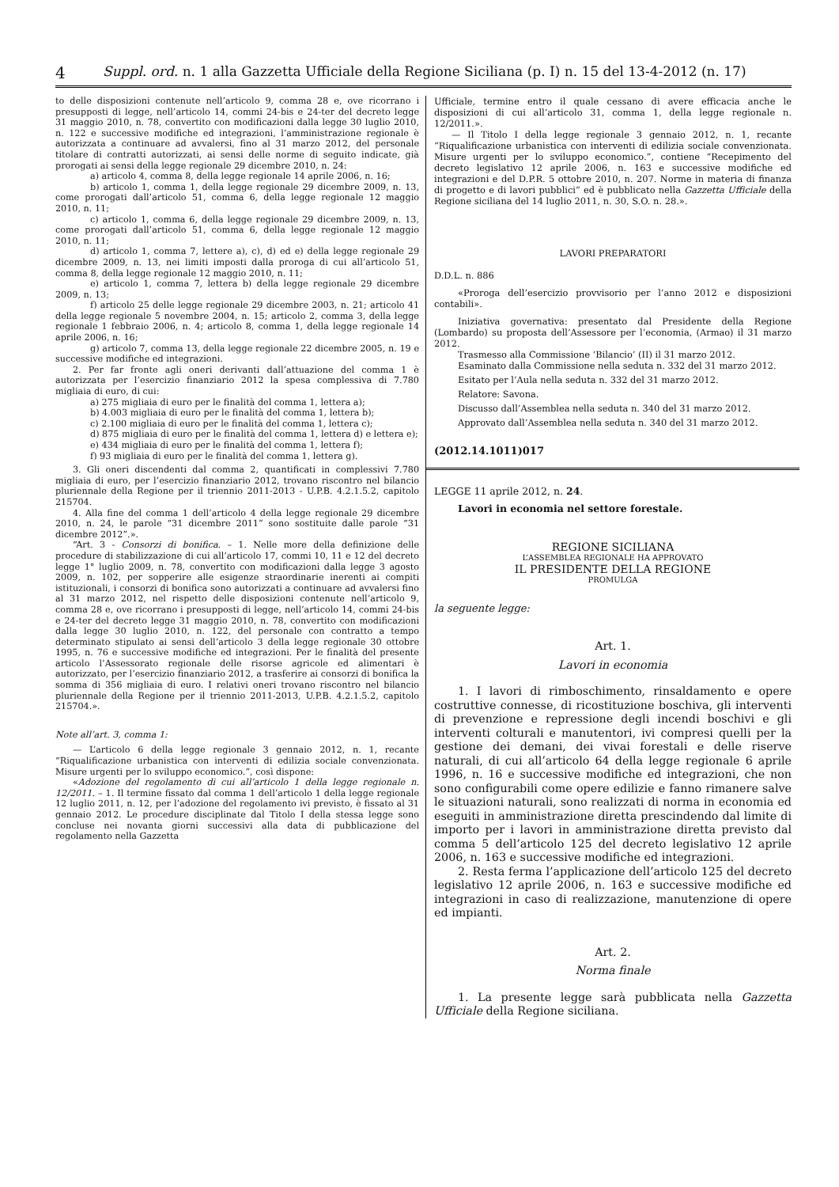4 Suppl. ord. n. 1 alla Gazzetta Ufficiale della Regione Siciliana (p. I) n. 15 del 13-4-2012 (n. 17)
to delle disposizioni contenute nell’articolo 9, comma 28 e, ove ricorrano i presupposti di legge, nell’articolo 14, commi 24-bis e 24-ter del decreto legge 31 maggio 2010, n. 78, convertito con modificazioni dalla legge 30 luglio 2010, n. 122 e successive modifiche ed integrazioni, l’amministrazione regionale è autorizzata a continuare ad avvalersi, fino al 31 marzo 2012, del personale titolare di contratti autorizzati, ai sensi delle norme di seguito indicate, già prorogati ai sensi della legge regionale 29 dicembre 2010, n. 24:
a) articolo 4, comma 8, della legge regionale 14 aprile 2006, n. 16;
b) articolo 1, comma 1, della legge regionale 29 dicembre 2009, n. 13, come prorogati dall’articolo 51, comma 6, della legge regionale 12 maggio 2010, n. 11;
c) articolo 1, comma 6, della legge regionale 29 dicembre 2009, n. 13, come prorogati dall’articolo 51, comma 6, della legge regionale 12 maggio 2010, n. 11;
d) articolo 1, comma 7, lettere a), c), d) ed e) della legge regionale 29 dicembre 2009, n. 13, nei limiti imposti dalla proroga di cui all’articolo 51, comma 8, della legge regionale 12 maggio 2010, n. 11;
e) articolo 1, comma 7, lettera b) della legge regionale 29 dicembre 2009, n. 13;
f) articolo 25 delle legge regionale 29 dicembre 2003, n. 21; articolo 41 della legge regionale 5 novembre 2004, n. 15; articolo 2, comma 3, della legge regionale 1 febbraio 2006, n. 4; articolo 8, comma 1, della legge regionale 14 aprile 2006, n. 16;
g) articolo 7, comma 13, della legge regionale 22 dicembre 2005, n. 19 e successive modifiche ed integrazioni.
2. Per far fronte agli oneri derivanti dall’attuazione del comma 1 è autorizzata per l’esercizio finanziario 2012 la spesa complessiva di 7.780 migliaia di euro, di cui:
a) 275 migliaia di euro per le finalità del comma 1, lettera a);
b) 4.003 migliaia di euro per le finalità del comma 1, lettera b);
c) 2.100 migliaia di euro per le finalità del comma 1, lettera c);
d) 875 migliaia di euro per le finalità del comma 1, lettera d) e lettera e);
e) 434 migliaia di euro per le finalità del comma 1, lettera f);
f) 93 migliaia di euro per le finalità del comma 1, lettera g).
3. Gli oneri discendenti dal comma 2, quantificati in complessivi 7.780 migliaia di euro, per l’esercizio finanziario 2012, trovano riscontro nel bilancio pluriennale della Regione per il triennio 2011-2013 - U.P.B. 4.2.1.5.2, capitolo 215704.
4. Alla fine del comma 1 dell’articolo 4 della legge regionale 29 dicembre 2010, n. 24, le parole “31 dicembre 2011” sono sostituite dalle parole “31 dicembre 2012”.».
“Art. 3 - Consorzi di bonifica. – 1. Nelle more della definizione delle procedure di stabilizzazione di cui all’articolo 17, commi 10, 11 e 12 del decreto legge 1° luglio 2009, n. 78, convertito con modificazioni dalla legge 3 agosto 2009, n. 102, per sopperire alle esigenze straordinarie inerenti ai compiti istituzionali, i consorzi di bonifica sono autorizzati a continuare ad avvalersi fino al 31 marzo 2012, nel rispetto delle disposizioni contenute nell’articolo 9, comma 28 e, ove ricorrano i presupposti di legge, nell’articolo 14, commi 24-bis e 24-ter del decreto legge 31 maggio 2010, n. 78, convertito con modificazioni dalla legge 30 luglio 2010, n. 122, del personale con contratto a tempo determinato stipulato ai sensi dell’articolo 3 della legge regionale 30 ottobre 1995, n. 76 e successive modifiche ed integrazioni. Per le finalità del presente articolo l’Assessorato regionale delle risorse agricole ed alimentari è autorizzato, per l’esercizio finanziario 2012, a trasferire ai consorzi di bonifica la somma di 356 migliaia di euro. I relativi oneri trovano riscontro nel bilancio pluriennale della Regione per il triennio 2011-2013, U.P.B. 4.2.1.5.2, capitolo 215704.».
Note all’art. 3, comma 1:
— L’articolo 6 della legge regionale 3 gennaio 2012, n. 1, recante “Riqualificazione urbanistica con interventi di edilizia sociale convenzionata. Misure urgenti per lo sviluppo economico.”, così dispone:
«Adozione del regolamento di cui all’articolo 1 della legge regionale n. 12/2011. – 1. Il termine fissato dal comma 1 dell’articolo 1 della legge regionale 12 luglio 2011, n. 12, per l’adozione del regolamento ivi previsto, è fissato al 31 gennaio 2012. Le procedure disciplinate dal Titolo I della stessa legge sono concluse nei novanta giorni successivi alla data di pubblicazione del regolamento nella Gazzetta
Ufficiale, termine entro il quale cessano di avere efficacia anche le disposizioni di cui all’articolo 31, comma 1, della legge regionale n. 12/2011.».
— Il Titolo I della legge regionale 3 gennaio 2012, n. 1, recante “Riqualificazione urbanistica con interventi di edilizia sociale convenzionata. Misure urgenti per lo sviluppo economico.”, contiene “Recepimento del decreto legislativo 12 aprile 2006, n. 163 e successive modifiche ed integrazioni e del D.P.R. 5 ottobre 2010, n. 207. Norme in materia di finanza di progetto e di lavori pubblici” ed è pubblicato nella Gazzetta Ufficiale della Regione siciliana del 14 luglio 2011, n. 30, S.O. n. 28.».
LAVORI PREPARATORI
D.D.L. n. 886
«Proroga dell’esercizio provvisorio per l’anno 2012 e disposizioni contabili».
Iniziativa governativa: presentato dal Presidente della Regione (Lombardo) su proposta dell’Assessore per l’economia, (Armao) il 31 marzo 2012.
Trasmesso alla Commissione ‘Bilancio’ (II) il 31 marzo 2012.
Esaminato dalla Commissione nella seduta n. 332 del 31 marzo 2012.
Esitato per l’Aula nella seduta n. 332 del 31 marzo 2012.
Relatore: Savona.
Discusso dall’Assemblea nella seduta n. 340 del 31 marzo 2012.
Approvato dall’Assemblea nella seduta n. 340 del 31 marzo 2012.
(2012.14.1011)017
LEGGE 11 aprile 2012, n. 24.
Lavori in economia nel settore forestale.
REGIONE SICILIANA
L’ASSEMBLEA REGIONALE HA APPROVATO
IL PRESIDENTE DELLA REGIONE
PROMULGA
la seguente legge:
Art. 1.
Lavori in economia
1. I lavori di rimboschimento, rinsaldamento e opere costruttive connesse, di ricostituzione boschiva, gli interventi di prevenzione e repressione degli incendi boschivi e gli interventi colturali e manutentori, ivi compresi quelli per la gestione dei demani, dei vivai forestali e delle riserve naturali, di cui all’articolo 64 della legge regionale 6 aprile 1996, n. 16 e successive modifiche ed integrazioni, che non sono configurabili come opere edilizie e fanno rimanere salve le situazioni naturali, sono realizzati di norma in economia ed eseguiti in amministrazione diretta prescindendo dal limite di importo per i lavori in amministrazione diretta previsto dal comma 5 dell’articolo 125 del decreto legislativo 12 aprile 2006, n. 163 e successive modifiche ed integrazioni.
2. Resta ferma l’applicazione dell’articolo 125 del decreto legislativo 12 aprile 2006, n. 163 e successive modifiche ed integrazioni in caso di realizzazione, manutenzione di opere ed impianti.
Art. 2.
Norma finale
1. La presente legge sarà pubblicata nella Gazzetta Ufficiale della Regione siciliana.